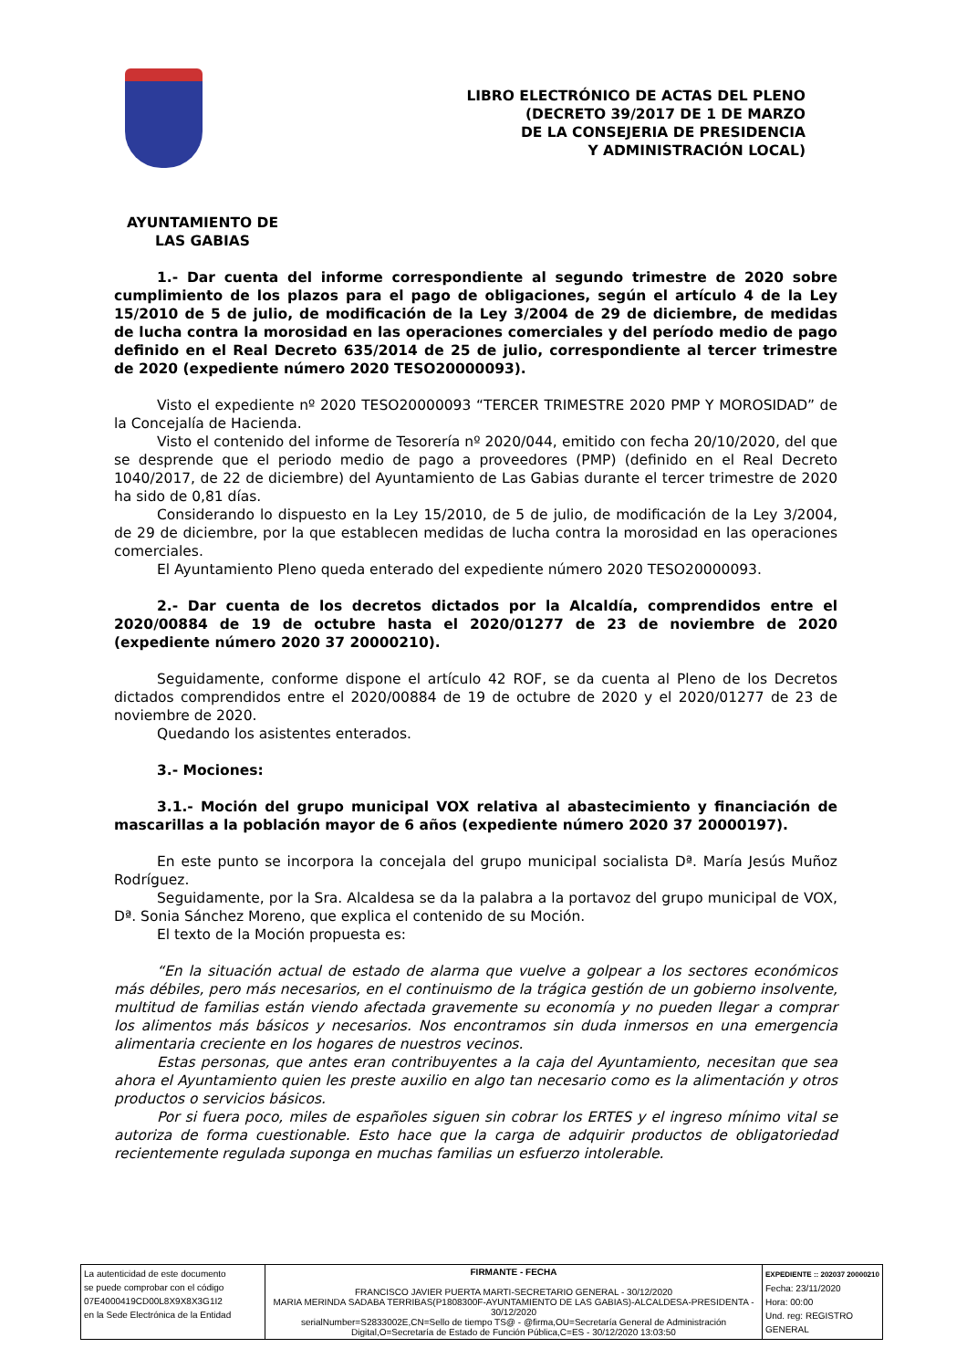LIBRO ELECTRÓNICO DE ACTAS DEL PLENO
(DECRETO 39/2017 DE 1 DE MARZO
DE LA CONSEJERIA DE PRESIDENCIA
Y ADMINISTRACIÓN LOCAL)
AYUNTAMIENTO DE
LAS GABIAS
1.- Dar cuenta del informe correspondiente al segundo trimestre de 2020 sobre cumplimiento de los plazos para el pago de obligaciones, según el artículo 4 de la Ley 15/2010 de 5 de julio, de modificación de la Ley 3/2004 de 29 de diciembre, de medidas de lucha contra la morosidad en las operaciones comerciales y del período medio de pago definido en el Real Decreto 635/2014 de 25 de julio, correspondiente al tercer trimestre de 2020 (expediente número 2020 TESO20000093).
Visto el expediente nº 2020 TESO20000093 “TERCER TRIMESTRE 2020 PMP Y MOROSIDAD” de la Concejalía de Hacienda.
Visto el contenido del informe de Tesorería nº 2020/044, emitido con fecha 20/10/2020, del que se desprende que el periodo medio de pago a proveedores (PMP) (definido en el Real Decreto 1040/2017, de 22 de diciembre) del Ayuntamiento de Las Gabias durante el tercer trimestre de 2020 ha sido de 0,81 días.
Considerando lo dispuesto en la Ley 15/2010, de 5 de julio, de modificación de la Ley 3/2004, de 29 de diciembre, por la que establecen medidas de lucha contra la morosidad en las operaciones comerciales.
El Ayuntamiento Pleno queda enterado del expediente número 2020 TESO20000093.
2.- Dar cuenta de los decretos dictados por la Alcaldía, comprendidos entre el 2020/00884 de 19 de octubre hasta el 2020/01277 de 23 de noviembre de 2020 (expediente número 2020 37 20000210).
Seguidamente, conforme dispone el artículo 42 ROF, se da cuenta al Pleno de los Decretos dictados comprendidos entre el 2020/00884 de 19 de octubre de 2020 y el 2020/01277 de 23 de noviembre de 2020.
Quedando los asistentes enterados.
3.- Mociones:
3.1.- Moción del grupo municipal VOX relativa al abastecimiento y financiación de mascarillas a la población mayor de 6 años (expediente número 2020 37 20000197).
En este punto se incorpora la concejala del grupo municipal socialista Dª. María Jesús Muñoz Rodríguez.
Seguidamente, por la Sra. Alcaldesa se da la palabra a la portavoz del grupo municipal de VOX, Dª. Sonia Sánchez Moreno, que explica el contenido de su Moción.
El texto de la Moción propuesta es:
“En la situación actual de estado de alarma que vuelve a golpear a los sectores económicos más débiles, pero más necesarios, en el continuismo de la trágica gestión de un gobierno insolvente, multitud de familias están viendo afectada gravemente su economía y no pueden llegar a comprar los alimentos más básicos y necesarios. Nos encontramos sin duda inmersos en una emergencia alimentaria creciente en los hogares de nuestros vecinos.
Estas personas, que antes eran contribuyentes a la caja del Ayuntamiento, necesitan que sea ahora el Ayuntamiento quien les preste auxilio en algo tan necesario como es la alimentación y otros productos o servicios básicos.
Por si fuera poco, miles de españoles siguen sin cobrar los ERTES y el ingreso mínimo vital se autoriza de forma cuestionable. Esto hace que la carga de adquirir productos de obligatoriedad recientemente regulada suponga en muchas familias un esfuerzo intolerable.
| La autenticidad de este documento se puede comprobar con el código 07E4000419CD00L8X9X8X3G1I2 en la Sede Electrónica de la Entidad | FIRMANTE - FECHA FRANCISCO JAVIER PUERTA MARTI-SECRETARIO GENERAL - 30/12/2020 MARIA MERINDA SADABA TERRIBAS(P1808300F-AYUNTAMIENTO DE LAS GABIAS)-ALCALDESA-PRESIDENTA - 30/12/2020 serialNumber=S2833002E,CN=Sello de tiempo TS@ - @firma,OU=Secretaría General de Administración Digital,O=Secretaría de Estado de Función Pública,C=ES - 30/12/2020 13:03:50 | EXPEDIENTE :: 202037 20000210 Fecha: 23/11/2020 Hora: 00:00 Und. reg: REGISTRO GENERAL |